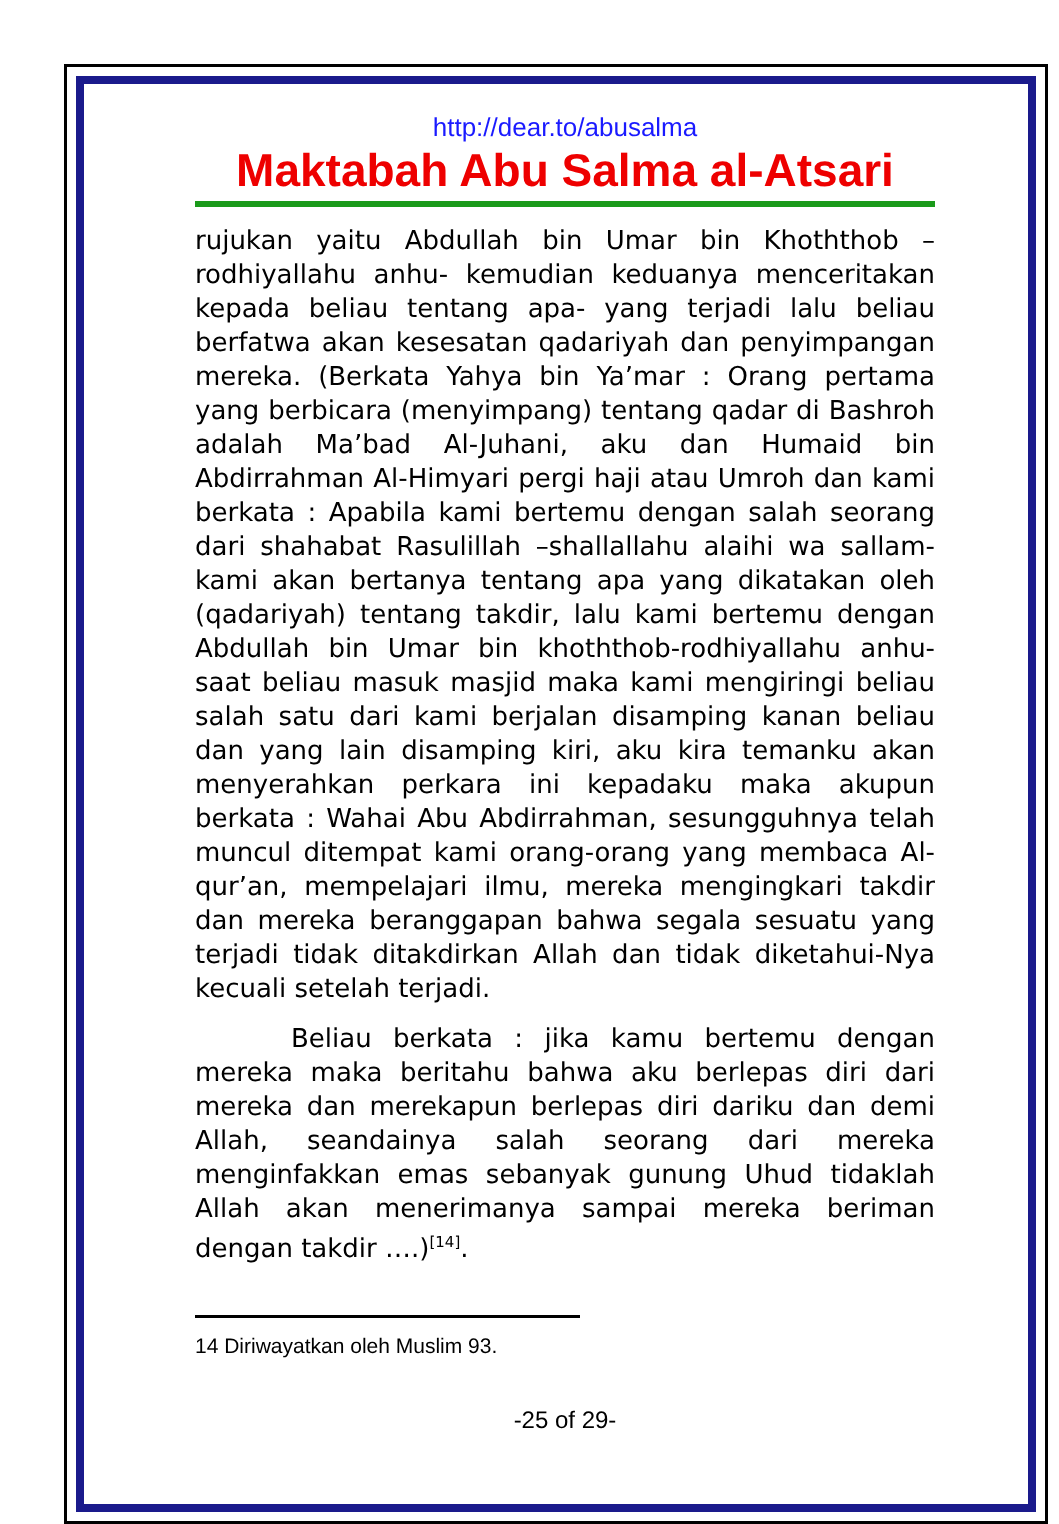http://dear.to/abusalma
Maktabah Abu Salma al-Atsari
rujukan yaitu Abdullah bin Umar bin Khoththob –rodhiyallahu anhu- kemudian keduanya menceritakan kepada beliau tentang apa- yang terjadi lalu beliau berfatwa akan kesesatan qadariyah dan penyimpangan mereka. (Berkata Yahya bin Ya’mar : Orang pertama yang berbicara (menyimpang) tentang qadar di Bashroh adalah Ma’bad Al-Juhani, aku dan Humaid bin Abdirrahman Al-Himyari pergi haji atau Umroh dan kami berkata : Apabila kami bertemu dengan salah seorang dari shahabat Rasulillah –shallallahu alaihi wa sallam- kami akan bertanya tentang apa yang dikatakan oleh (qadariyah) tentang takdir, lalu kami bertemu dengan Abdullah bin Umar bin khoththob-rodhiyallahu anhu- saat beliau masuk masjid maka kami mengiringi beliau salah satu dari kami berjalan disamping kanan beliau dan yang lain disamping kiri, aku kira temanku akan menyerahkan perkara ini kepadaku maka akupun berkata : Wahai Abu Abdirrahman, sesungguhnya telah muncul ditempat kami orang-orang yang membaca Al-qur’an, mempelajari ilmu, mereka mengingkari takdir dan mereka beranggapan bahwa segala sesuatu yang terjadi tidak ditakdirkan Allah dan tidak diketahui-Nya kecuali setelah terjadi.
Beliau berkata : jika kamu bertemu dengan mereka maka beritahu bahwa aku berlepas diri dari mereka dan merekapun berlepas diri dariku dan demi Allah, seandainya salah seorang dari mereka menginfakkan emas sebanyak gunung Uhud tidaklah Allah akan menerimanya sampai mereka beriman dengan takdir ….)<sup>[14]</sup>.
14 Diriwayatkan oleh Muslim 93.
-25 of 29-